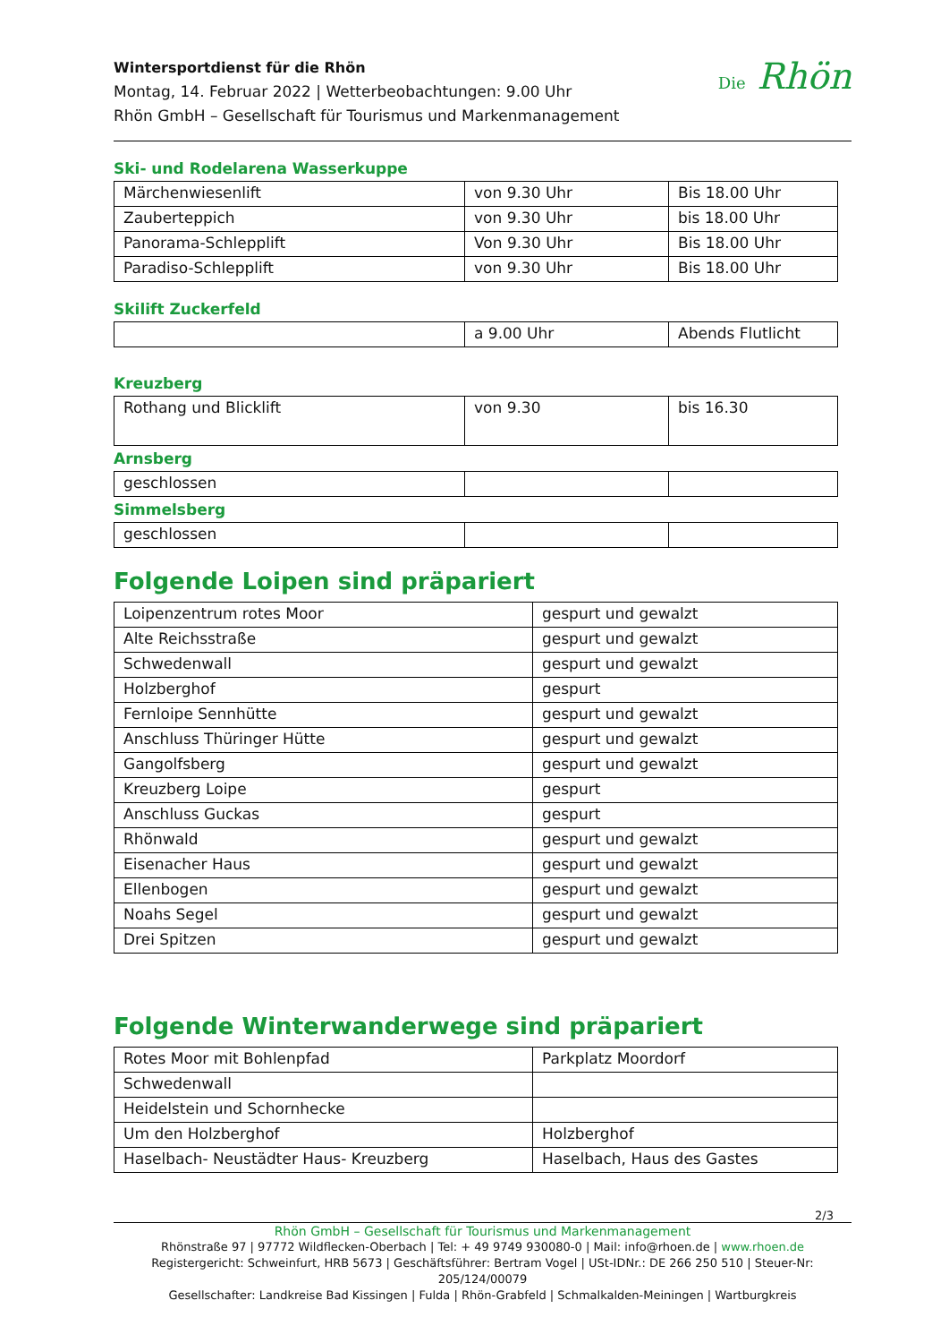Wintersportdienst für die Rhön
Montag, 14. Februar 2022 | Wetterbeobachtungen: 9.00 Uhr
Rhön GmbH – Gesellschaft für Tourismus und Markenmanagement
Die Rhön
Ski- und Rodelarena Wasserkuppe
| Märchenwiesenlift | von 9.30 Uhr | Bis 18.00 Uhr |
| Zauberteppich | von 9.30 Uhr | bis 18.00 Uhr |
| Panorama-Schlepplift | Von 9.30 Uhr | Bis 18.00 Uhr |
| Paradiso-Schlepplift | von 9.30 Uhr | Bis 18.00 Uhr |
Skilift Zuckerfeld
| | a 9.00 Uhr | Abends Flutlicht |
Kreuzberg
| Rothang und Blicklift | von 9.30 | bis 16.30 |
Arnsberg
| geschlossen | | |
Simmelsberg
| geschlossen | | |
Folgende Loipen sind präpariert
| Loipenzentrum rotes Moor | gespurt und gewalzt |
| Alte Reichsstraße | gespurt und gewalzt |
| Schwedenwall | gespurt und gewalzt |
| Holzberghof | gespurt |
| Fernloipe Sennhütte | gespurt und gewalzt |
| Anschluss Thüringer Hütte | gespurt und gewalzt |
| Gangolfsberg | gespurt und gewalzt |
| Kreuzberg Loipe | gespurt |
| Anschluss Guckas | gespurt |
| Rhönwald | gespurt und gewalzt |
| Eisenacher Haus | gespurt und gewalzt |
| Ellenbogen | gespurt und gewalzt |
| Noahs Segel | gespurt und gewalzt |
| Drei Spitzen | gespurt und gewalzt |
Folgende Winterwanderwege sind präpariert
| Rotes Moor mit Bohlenpfad | Parkplatz Moordorf |
| Schwedenwall | |
| Heidelstein und Schornhecke | |
| Um den Holzberghof | Holzberghof |
| Haselbach- Neustädter Haus- Kreuzberg | Haselbach, Haus des Gastes |
2/3
Rhön GmbH – Gesellschaft für Tourismus und Markenmanagement
Rhönstraße 97 | 97772 Wildflecken-Oberbach | Tel: + 49 9749 930080-0 | Mail: info@rhoen.de | www.rhoen.de
Registergericht: Schweinfurt, HRB 5673 | Geschäftsführer: Bertram Vogel | USt-IDNr.: DE 266 250 510 | Steuer-Nr: 205/124/00079
Gesellschafter: Landkreise Bad Kissingen | Fulda | Rhön-Grabfeld | Schmalkalden-Meiningen | Wartburgkreis